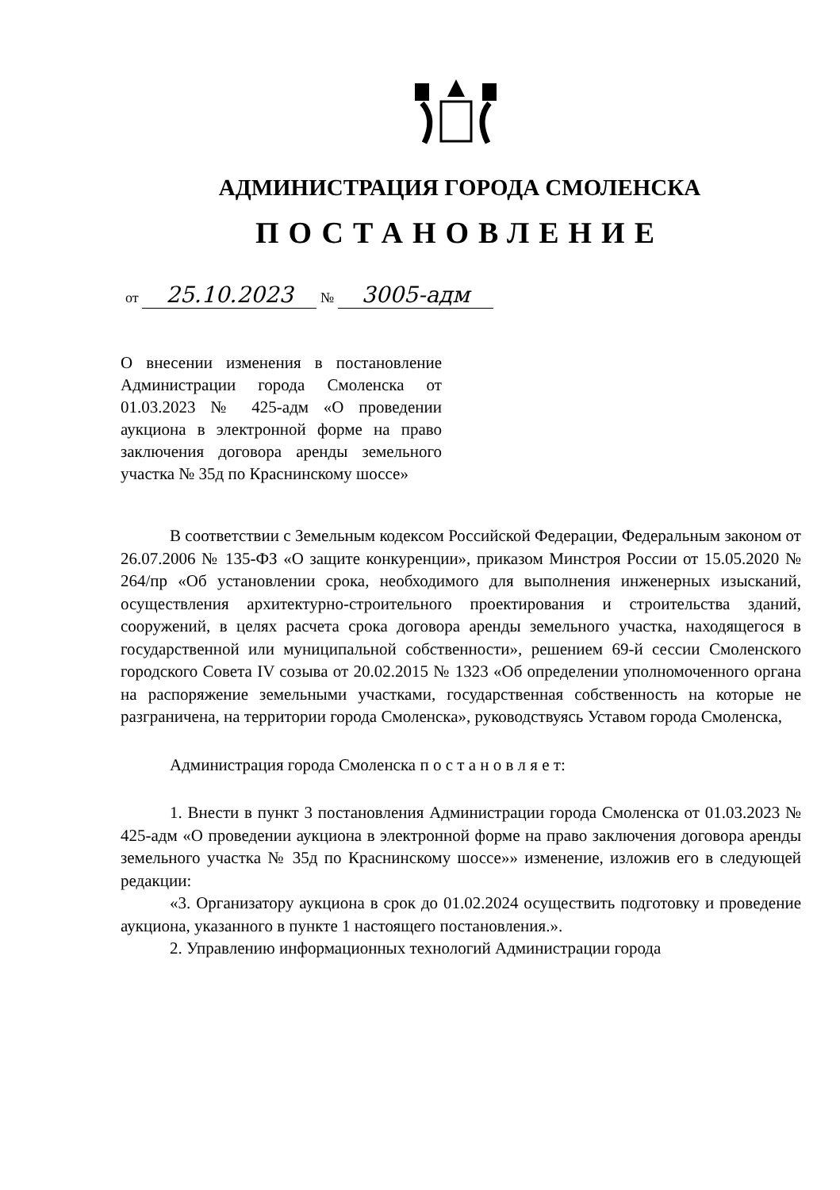АДМИНИСТРАЦИЯ ГОРОДА СМОЛЕНСКА
ПОСТАНОВЛЕНИЕ
от 25.10.2023 № 3005-адм
О внесении изменения в постановление Администрации города Смоленска от 01.03.2023 № 425-адм «О проведении аукциона в электронной форме на право заключения договора аренды земельного участка № 35д по Краснинскому шоссе»
В соответствии с Земельным кодексом Российской Федерации, Федеральным законом от 26.07.2006 № 135-ФЗ «О защите конкуренции», приказом Минстроя России от 15.05.2020 № 264/пр «Об установлении срока, необходимого для выполнения инженерных изысканий, осуществления архитектурно-строительного проектирования и строительства зданий, сооружений, в целях расчета срока договора аренды земельного участка, находящегося в государственной или муниципальной собственности», решением 69-й сессии Смоленского городского Совета IV созыва от 20.02.2015 № 1323 «Об определении уполномоченного органа на распоряжение земельными участками, государственная собственность на которые не разграничена, на территории города Смоленска», руководствуясь Уставом города Смоленска,
Администрация города Смоленска п о с т а н о в л я е т:
1. Внести в пункт 3 постановления Администрации города Смоленска от 01.03.2023 № 425-адм «О проведении аукциона в электронной форме на право заключения договора аренды земельного участка № 35д по Краснинскому шоссе»» изменение, изложив его в следующей редакции:
«3. Организатору аукциона в срок до 01.02.2024 осуществить подготовку и проведение аукциона, указанного в пункте 1 настоящего постановления.».
2. Управлению информационных технологий Администрации города